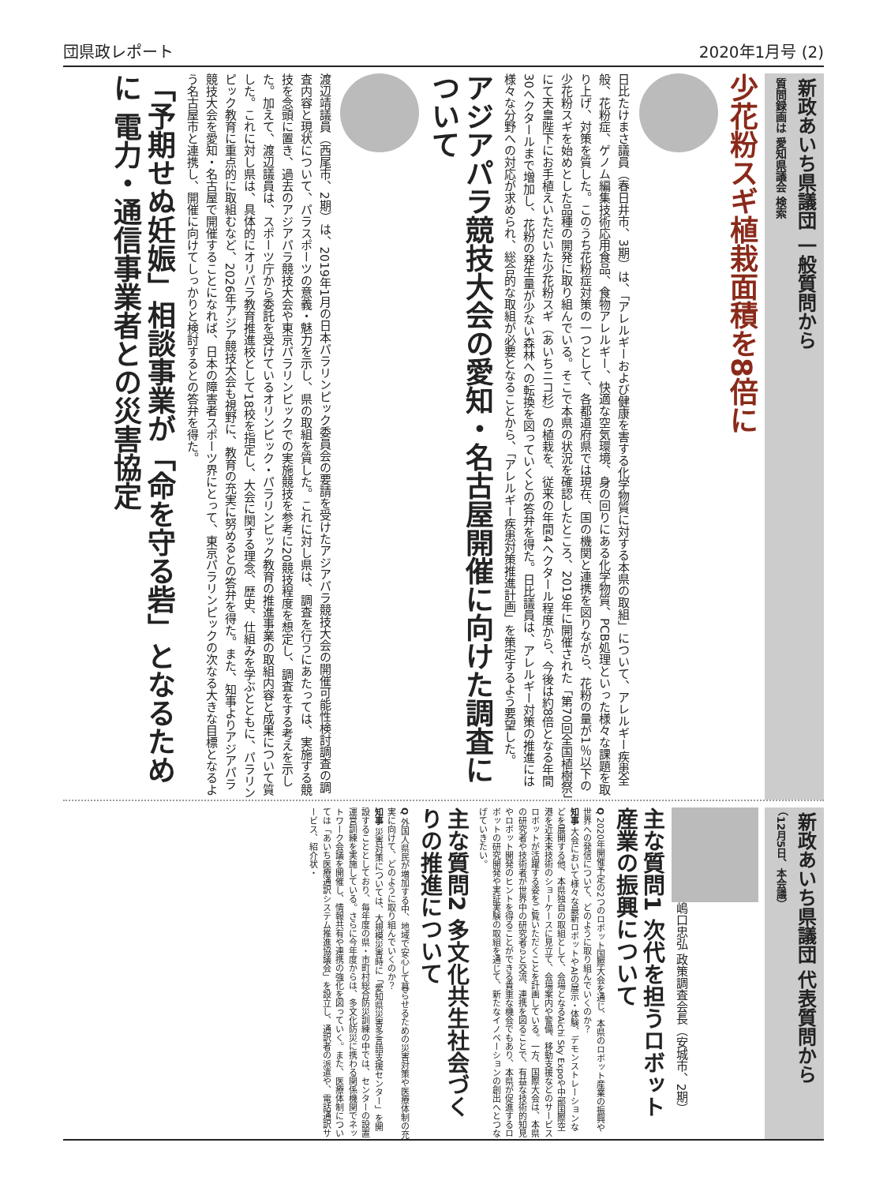団県政レポート 2020年1月号 (2)
新政あいち県議団 一般質問から
質問録画は 愛知県議会 検索
少花粉スギ植栽面積を8倍に
日比たけまさ議員（春日井市、3期）は、「アレルギーおよび健康を害する化学物質に対する本県の取組」について、アレルギー疾患全般、花粉症、ゲノム編集技術応用食品、食物アレルギー、快適な空気環境、身の回りにある化学物質、PCB処理といった様々な課題を取り上げ、対策を質した。このうち花粉症対策の一つとして、各都道府県では現在、国の機関と連携を図りながら、花粉の量が1％以下の少花粉スギを始めとした品種の開発に取り組んでいる。そこで本県の状況を確認したところ、2019年に開催された「第70回全国植樹祭」にて天皇陛下にお手植えいただいた少花粉スギ（あいちニコ杉）の植栽を、従来の年間4ヘクタール程度から、今後は約8倍となる年間30ヘクタールまで増加し、花粉の発生量が少ない森林への転換を図っていくとの答弁を得た。日比議員は、アレルギー対策の推進には様々な分野への対応が求められ、総合的な取組が必要となることから、「アレルギー疾患対策推進計画」を策定するよう要望した。
アジアパラ競技大会の愛知・名古屋開催に向けた調査について
渡辺靖議員（西尾市、2期）は、2019年1月の日本パラリンピック委員会の要請を受けたアジアパラ競技大会の開催可能性検討調査の調査内容と現状について、パラスポーツの意義・魅力を示し、県の取組を質した。これに対し県は、調査を行うにあたっては、実施する競技を念頭に置き、過去のアジアパラ競技大会や東京パラリンピックでの実施競技を参考に20競技程度を想定し、調査をする考えを示した。加えて、渡辺議員は、スポーツ庁から委託を受けているオリンピック・パラリンピック教育の推進事業の取組内容と成果について質した。これに対し県は、具体的にオリパラ教育推進校として18校を指定し、大会に関する理念、歴史、仕組みを学ぶとともに、パラリンピック教育に重点的に取組むなど、2026年アジア競技大会も視野に、教育の充実に努めるとの答弁を得た。また、知事よりアジアパラ競技大会を愛知・名古屋で開催することになれば、日本の障害者スポーツ界にとって、東京パラリンピックの次なる大きな目標となるよう名古屋市と連携し、開催に向けてしっかりと検討するとの答弁を得た。
「予期せぬ妊娠」相談事業が「命を守る砦」となるために 電力・通信事業者との災害協定
新政あいち県議団 代表質問から
（12月5日、本会議）
嶋口忠弘 政策調査会長（安城市、2期）
主な質問1 次代を担うロボット産業の振興について
Q 2020年開催予定の2つのロボット国際大会を通じ、本県のロボット産業の振興や世界への発信について、どのように取り組んでいくのか？
知事 大会において様々な最新ロボットやAIの展示・体験、デモンストレーションなどを展開する他、本県独自の取組として、会場となるAichi Sky Expoや中部国際空港を近未来技術のショーケースに見立て、会場案内や警備、移動支援などのサービスロボットが活躍する姿をご覧いただくことを計画している。一方、国際大会は、本県の研究者や技術者が世界中の研究者らと交流、連携を図ることで、有益な技術的知見やロボット開発のヒントを得ることができる貴重な機会でもあり、本県が促進するロボットの研究開発や実証実験の取組を通じて、新たなイノベーションの創出へとつなげていきたい。
主な質問2 多文化共生社会づくりの推進について
Q 外国人県民が増加する中、地域で安心して暮らせるための災害対策や医療体制の充実に向けて、どのように取り組んでいくのか？
知事 災害対策については、大規模災害時に「愛知県災害多言語支援センター」を開設することとしており、毎年度の県・市町村総合防災訓練の中では、センターの設置運営訓練を実施している。さらに今年度からは、多文化防災に携わる関係機関でネットワーク会議を開催し、情報共有や連携の強化を図っていく。また、医療体制については「あいち医療通訳システム推進協議会」を設立し、通訳者の派遣や、電話通訳サービス、紹介状・